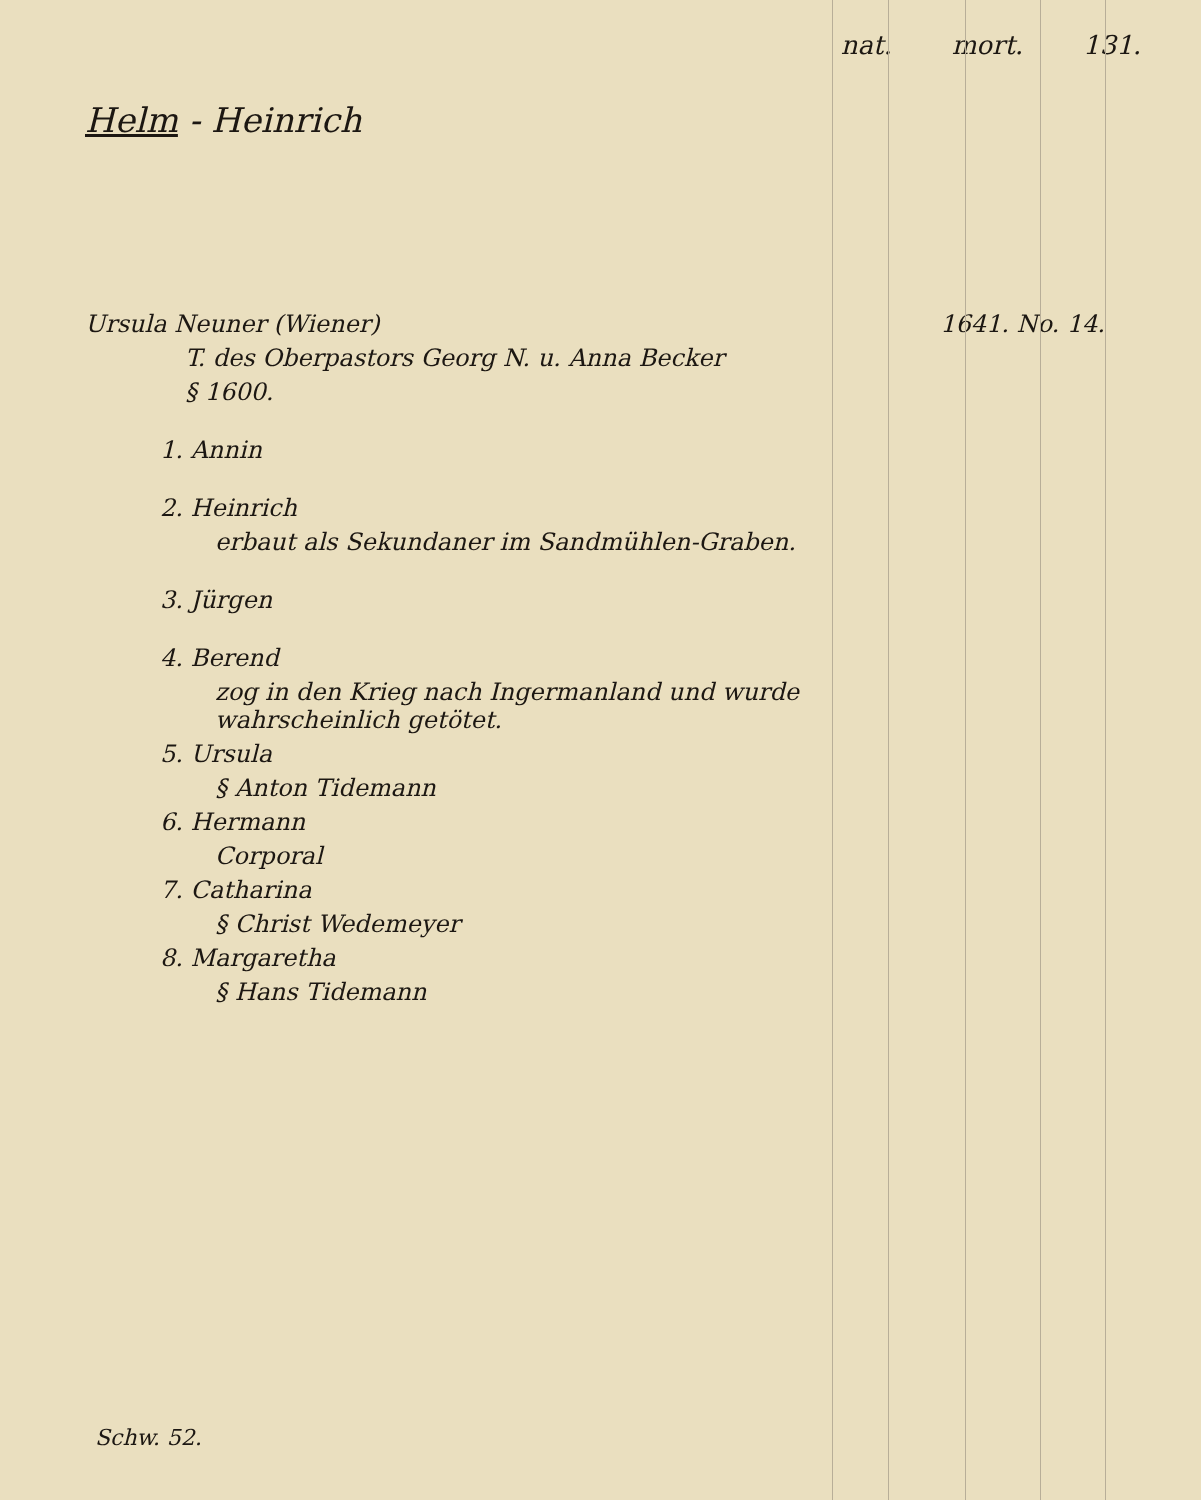nat. mort. 131.
Helm - Heinrich
Ursula Neuner (Wiener) 1641. No. 14.
T. des Oberpastors Georg N. u. Anna Becker
§ 1600.
1. Annin
2. Heinrich
erbaut als Sekundaner im Sandmühlen-Graben.
3. Jürgen
4. Berend
zog in den Krieg nach Ingermanland und wurde wahrscheinlich getötet.
5. Ursula
§ Anton Tidemann
6. Hermann
Corporal
7. Catharina
§ Christ Wedemeyer
8. Margaretha
§ Hans Tidemann
Schw. 52.